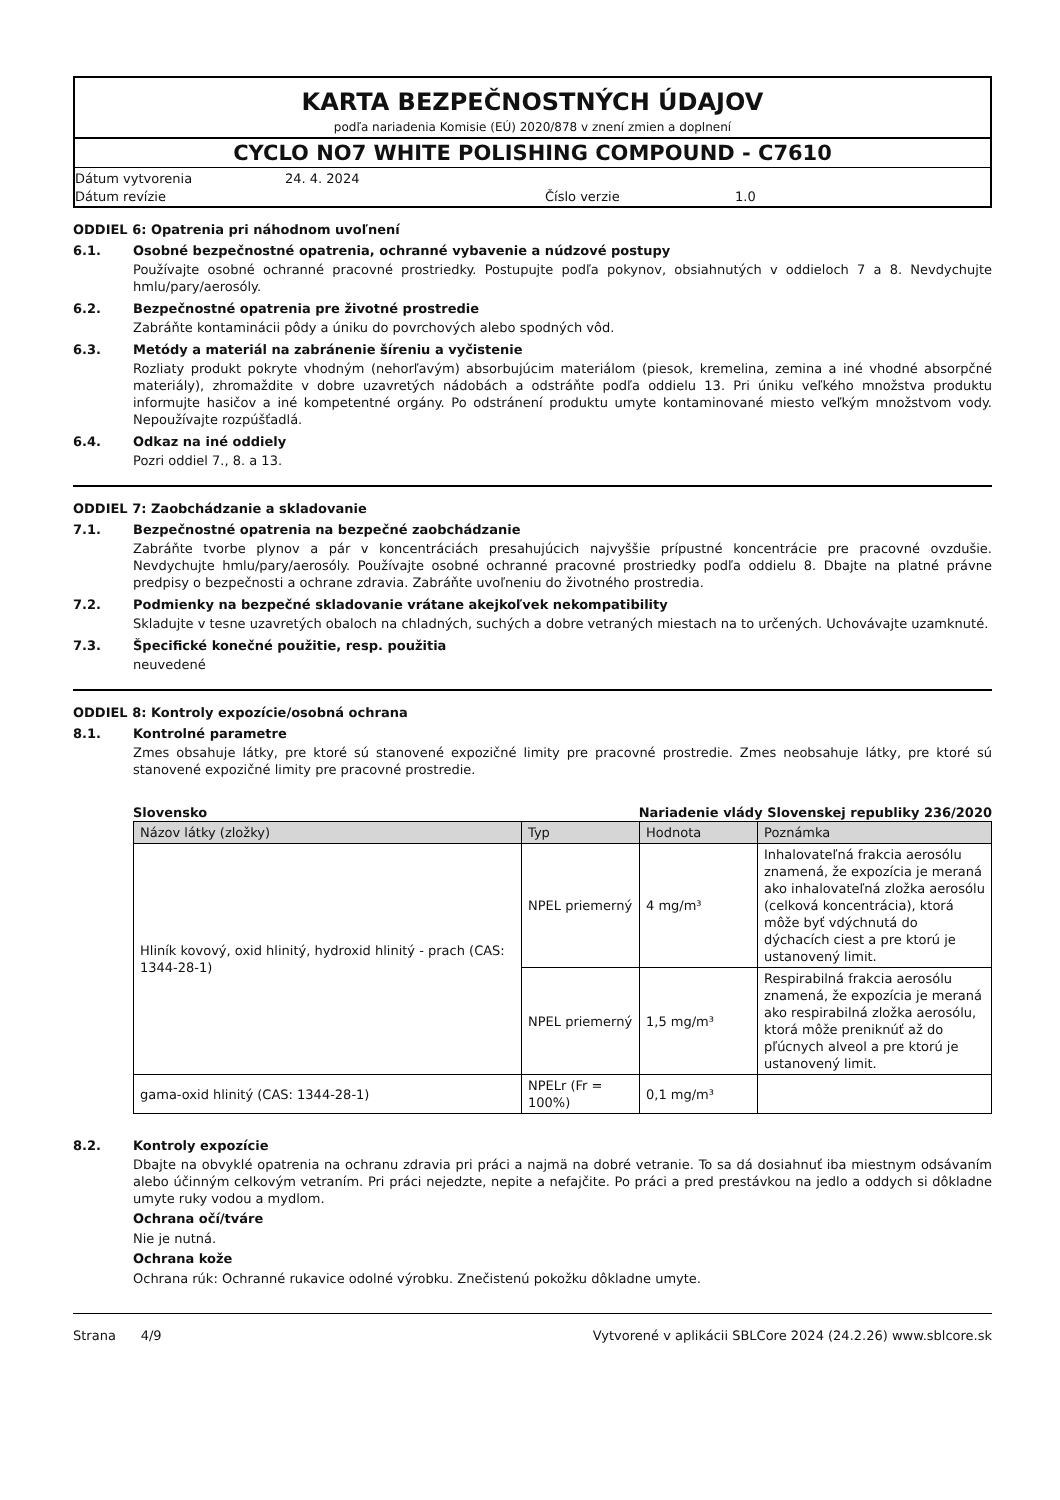KARTA BEZPEČNOSTNÝCH ÚDAJOV
podľa nariadenia Komisie (EÚ) 2020/878 v znení zmien a doplnení
CYCLO NO7 WHITE POLISHING COMPOUND - C7610
Dátum vytvorenia
24. 4. 2024
Dátum revízie
Číslo verzie
1.0
ODDIEL 6: Opatrenia pri náhodnom uvoľnení
6.1. Osobné bezpečnostné opatrenia, ochranné vybavenie a núdzové postupy
Používajte osobné ochranné pracovné prostriedky. Postupujte podľa pokynov, obsiahnutých v oddieloch 7 a 8. Nevdychujte hmlu/pary/aerosóly.
6.2. Bezpečnostné opatrenia pre životné prostredie
Zabráňte kontaminácii pôdy a úniku do povrchových alebo spodných vôd.
6.3. Metódy a materiál na zabránenie šíreniu a vyčistenie
Rozliaty produkt pokryte vhodným (nehorľavým) absorbujúcim materiálom (piesok, kremelina, zemina a iné vhodné absorpčné materiály), zhromaždite v dobre uzavretých nádobách a odstráňte podľa oddielu 13. Pri úniku veľkého množstva produktu informujte hasičov a iné kompetentné orgány. Po odstránení produktu umyte kontaminované miesto veľkým množstvom vody. Nepoužívajte rozpúšťadlá.
6.4. Odkaz na iné oddiely
Pozri oddiel 7., 8. a 13.
ODDIEL 7: Zaobchádzanie a skladovanie
7.1. Bezpečnostné opatrenia na bezpečné zaobchádzanie
Zabráňte tvorbe plynov a pár v koncentráciách presahujúcich najvyššie prípustné koncentrácie pre pracovné ovzdušie. Nevdychujte hmlu/pary/aerosóly. Používajte osobné ochranné pracovné prostriedky podľa oddielu 8. Dbajte na platné právne predpisy o bezpečnosti a ochrane zdravia. Zabráňte uvoľneniu do životného prostredia.
7.2. Podmienky na bezpečné skladovanie vrátane akejkoľvek nekompatibility
Skladujte v tesne uzavretých obaloch na chladných, suchých a dobre vetraných miestach na to určených. Uchovávajte uzamknuté.
7.3. Špecifické konečné použitie, resp. použitia
neuvedené
ODDIEL 8: Kontroly expozície/osobná ochrana
8.1. Kontrolné parametre
Zmes obsahuje látky, pre ktoré sú stanovené expozičné limity pre pracovné prostredie. Zmes neobsahuje látky, pre ktoré sú stanovené expozičné limity pre pracovné prostredie.
Slovensko Nariadenie vlády Slovenskej republiky 236/2020
| Názov látky (zložky) | Typ | Hodnota | Poznámka |
| --- | --- | --- | --- |
| Hliník kovový, oxid hlinitý, hydroxid hlinitý - prach (CAS: 1344-28-1) | NPEL priemerný | 4 mg/m³ | Inhalovateľná frakcia aerosólu znamená, že expozícia je meraná ako inhalovateľná zložka aerosólu (celková koncentrácia), ktorá môže byť vdýchnutá do dýchacích ciest a pre ktorú je ustanovený limit. |
| | NPEL priemerný | 1,5 mg/m³ | Respirabilná frakcia aerosólu znamená, že expozícia je meraná ako respirabilná zložka aerosólu, ktorá môže preniknúť až do pľúcnych alveol a pre ktorú je ustanovený limit. |
| gama-oxid hlinitý (CAS: 1344-28-1) | NPELr (Fr = 100%) | 0,1 mg/m³ | |
8.2. Kontroly expozície
Dbajte na obvyklé opatrenia na ochranu zdravia pri práci a najmä na dobré vetranie. To sa dá dosiahnuť iba miestnym odsávaním alebo účinným celkovým vetraním. Pri práci nejedzte, nepite a nefajčite. Po práci a pred prestávkou na jedlo a oddych si dôkladne umyte ruky vodou a mydlom.
Ochrana očí/tváre
Nie je nutná.
Ochrana kože
Ochrana rúk: Ochranné rukavice odolné výrobku. Znečistenú pokožku dôkladne umyte.
Strana 4/9 Vytvorené v aplikácii SBLCore 2024 (24.2.26) www.sblcore.sk